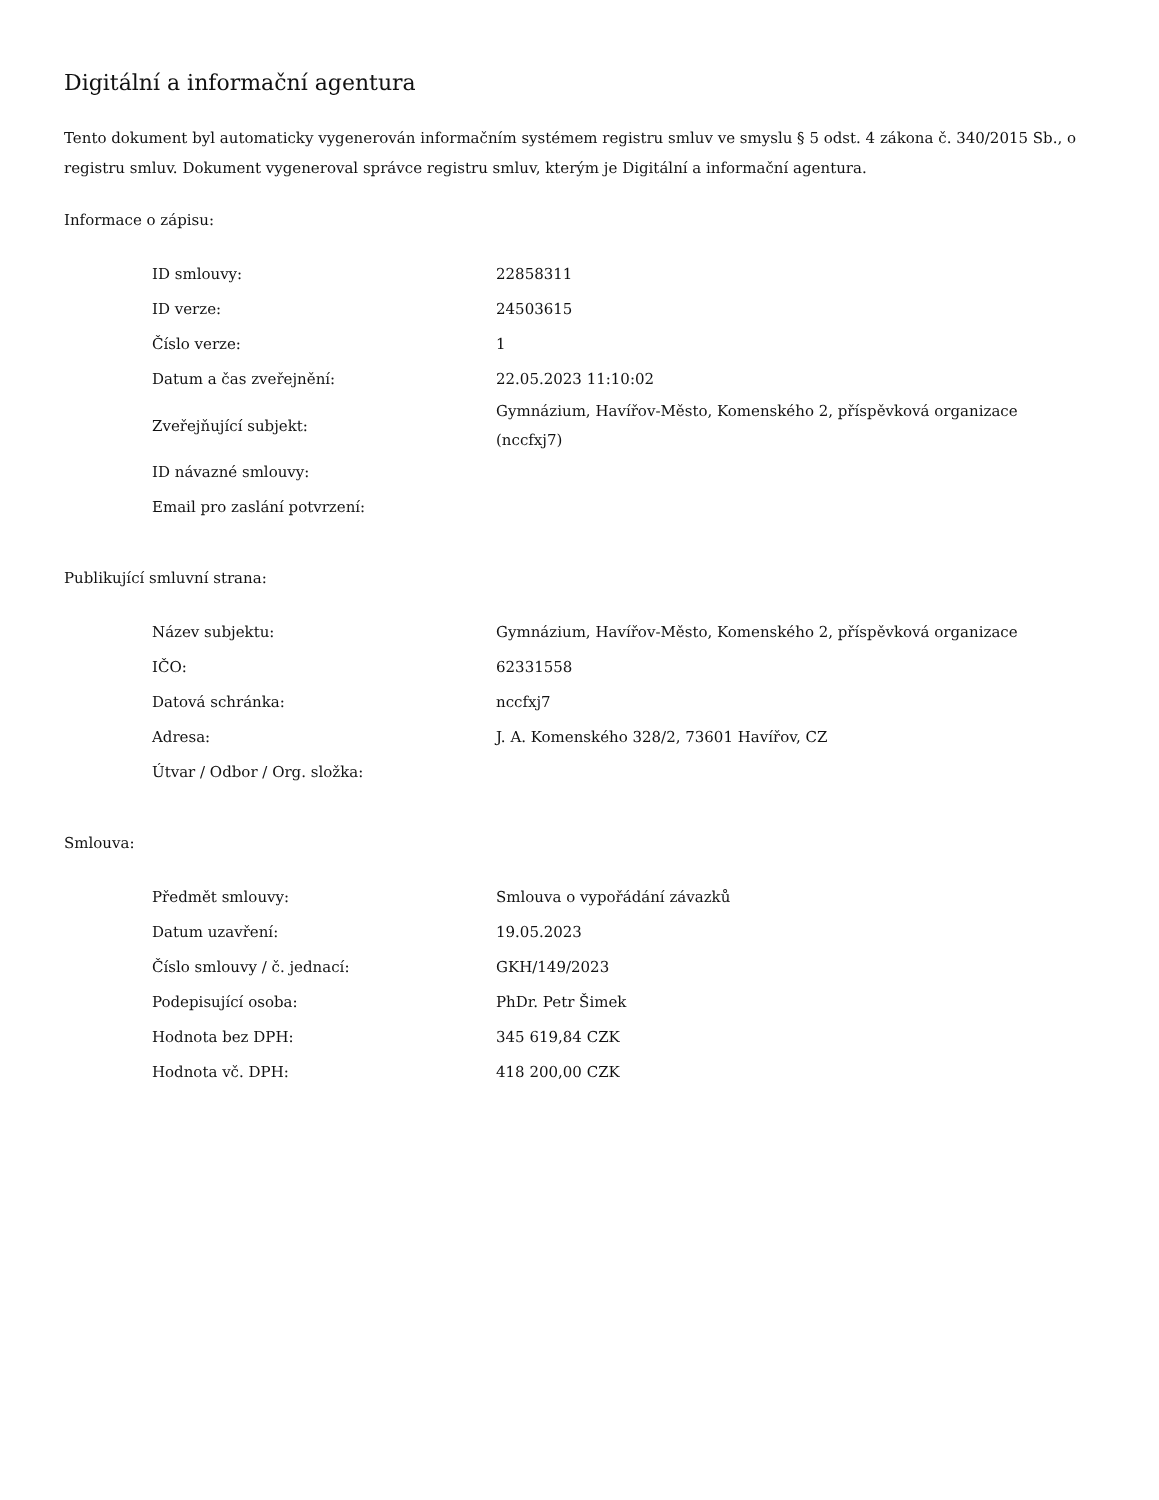Digitální a informační agentura
Tento dokument byl automaticky vygenerován informačním systémem registru smluv ve smyslu § 5 odst. 4 zákona č. 340/2015 Sb., o registru smluv. Dokument vygeneroval správce registru smluv, kterým je Digitální a informační agentura.
Informace o zápisu:
| ID smlouvy: | 22858311 |
| ID verze: | 24503615 |
| Číslo verze: | 1 |
| Datum a čas zveřejnění: | 22.05.2023 11:10:02 |
| Zveřejňující subjekt: | Gymnázium, Havířov-Město, Komenského 2, příspěvková organizace (nccfxj7) |
| ID návazné smlouvy: | |
| Email pro zaslání potvrzení: | |
Publikující smluvní strana:
| Název subjektu: | Gymnázium, Havířov-Město, Komenského 2, příspěvková organizace |
| IČO: | 62331558 |
| Datová schránka: | nccfxj7 |
| Adresa: | J. A. Komenského 328/2, 73601 Havířov, CZ |
| Útvar / Odbor / Org. složka: | |
Smlouva:
| Předmět smlouvy: | Smlouva o vypořádání závazků |
| Datum uzavření: | 19.05.2023 |
| Číslo smlouvy / č. jednací: | GKH/149/2023 |
| Podepisující osoba: | PhDr. Petr Šimek |
| Hodnota bez DPH: | 345 619,84 CZK |
| Hodnota vč. DPH: | 418 200,00 CZK |